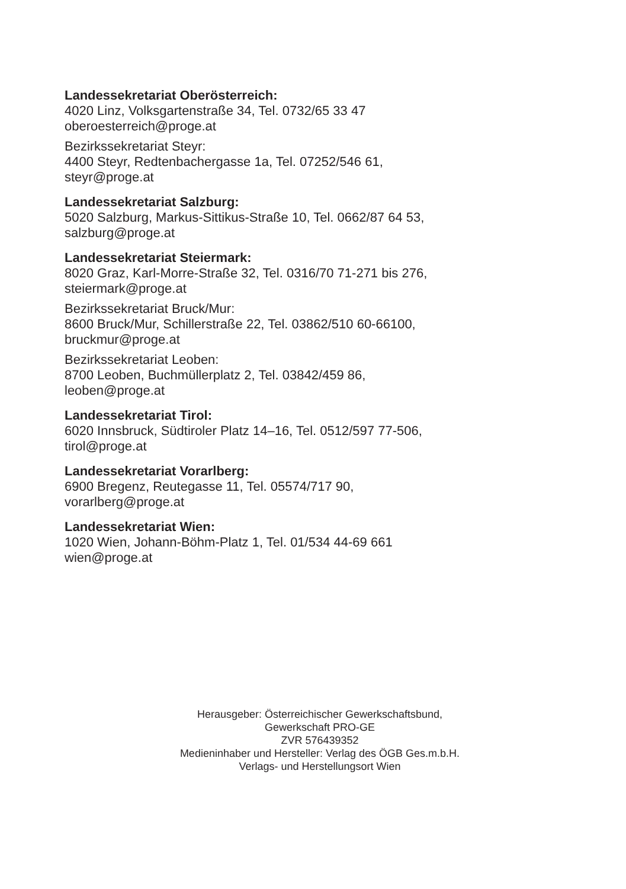Landessekretariat Oberösterreich:
4020 Linz, Volksgartenstraße 34, Tel. 0732/65 33 47
oberoesterreich@proge.at
Bezirkssekretariat Steyr:
4400 Steyr, Redtenbachergasse 1a, Tel. 07252/546 61,
steyr@proge.at
Landessekretariat Salzburg:
5020 Salzburg, Markus-Sittikus-Straße 10, Tel. 0662/87 64 53,
salzburg@proge.at
Landessekretariat Steiermark:
8020 Graz, Karl-Morre-Straße 32, Tel. 0316/70 71-271 bis 276,
steiermark@proge.at
Bezirkssekretariat Bruck/Mur:
8600 Bruck/Mur, Schillerstraße 22, Tel. 03862/510 60-66100,
bruckmur@proge.at
Bezirkssekretariat Leoben:
8700 Leoben, Buchmüllerplatz 2, Tel. 03842/459 86,
leoben@proge.at
Landessekretariat Tirol:
6020 Innsbruck, Südtiroler Platz 14–16, Tel. 0512/597 77-506,
tirol@proge.at
Landessekretariat Vorarlberg:
6900 Bregenz, Reutegasse 11, Tel. 05574/717 90,
vorarlberg@proge.at
Landessekretariat Wien:
1020 Wien, Johann-Böhm-Platz 1, Tel. 01/534 44-69 661
wien@proge.at
Herausgeber: Österreichischer Gewerkschaftsbund,
Gewerkschaft PRO-GE
ZVR 576439352
Medieninhaber und Hersteller: Verlag des ÖGB Ges.m.b.H.
Verlags- und Herstellungsort Wien